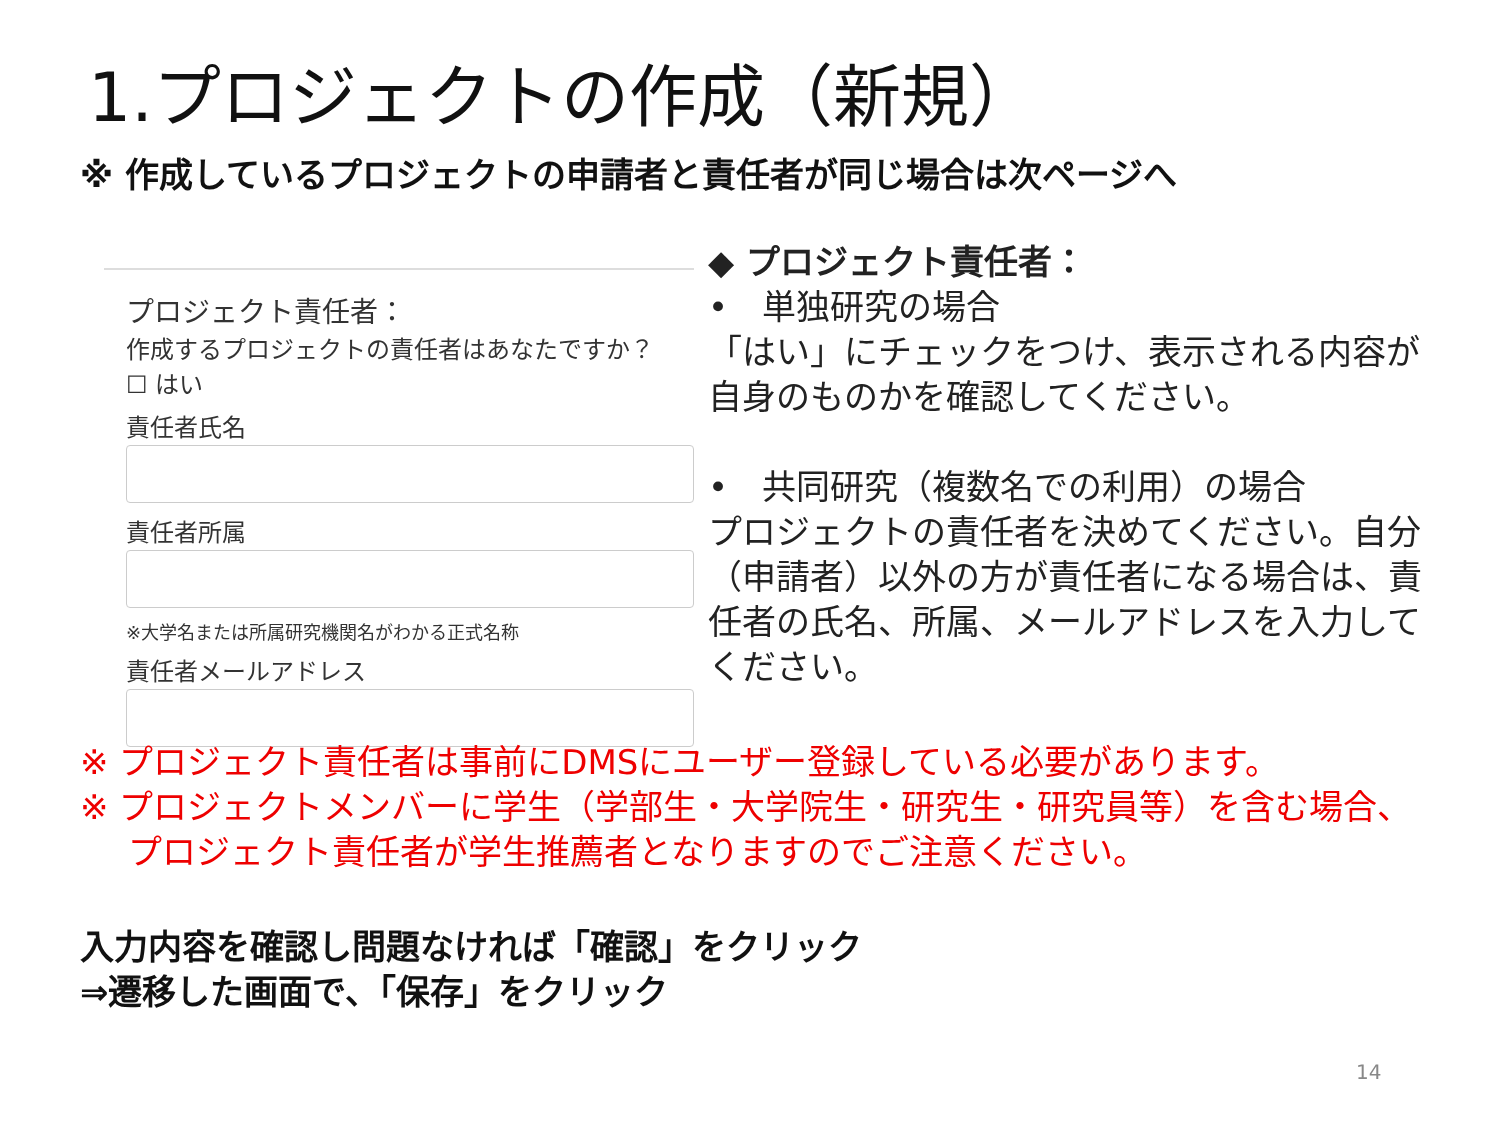1.プロジェクトの作成（新規）
※ 作成しているプロジェクトの申請者と責任者が同じ場合は次ページへ
プロジェクト責任者：
作成するプロジェクトの責任者はあなたですか？
☐ はい
責任者氏名
責任者所属
※大学名または所属研究機関名がわかる正式名称
責任者メールアドレス
◆ プロジェクト責任者：
•　単独研究の場合
「はい」にチェックをつけ、表示される内容が自身のものかを確認してください。
•　共同研究（複数名での利用）の場合
プロジェクトの責任者を決めてください。自分（申請者）以外の方が責任者になる場合は、責任者の氏名、所属、メールアドレスを入力してください。
※ プロジェクト責任者は事前にDMSにユーザー登録している必要があります。
※ プロジェクトメンバーに学生（学部生・大学院生・研究生・研究員等）を含む場合、プロジェクト責任者が学生推薦者となりますのでご注意ください。
入力内容を確認し問題なければ「確認」をクリック
⇒遷移した画面で、「保存」をクリック
14